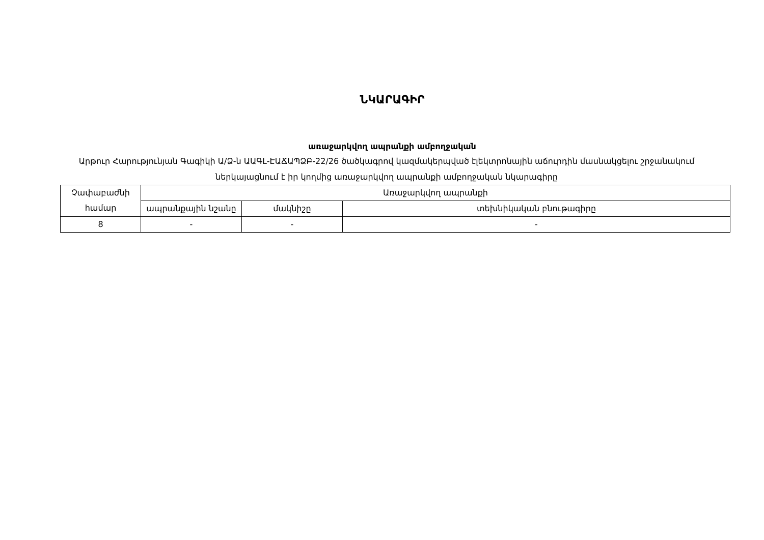ՆԿԱՐԱԳԻՐ
առաջարկվող ապրանքի ամբողջական
Արթուր Հարությունյան Գագիկի Ա/Ձ-ն ԱԱԳԼ-ԷԱՃԱՊՁԲ-22/26 ծածկագրով կազմակերպված էլեկտրոնային աճուրդին մասնակցելու շրջանակում ներկայացնում է իր կողմից առաջարկվող ապրանքի ամբողջական նկարագիրը
| Չափաբաժնի համար | Առաջարկվող ապրանքի | | |
| | ապրանքային նշանը | մակնիշը | տեխնիկական բնութագիրը |
| 8 | - | - | - |